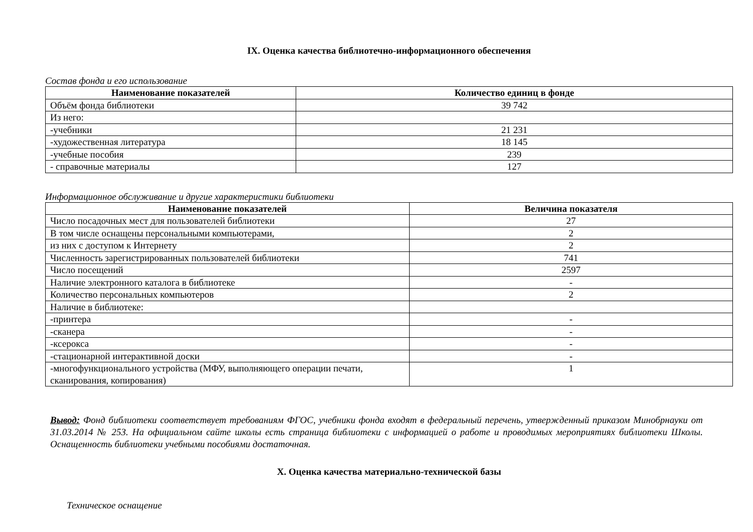IX. Оценка качества библиотечно-информационного обеспечения
Состав фонда и его использование
| Наименование показателей | Количество единиц в фонде |
| --- | --- |
| Объём фонда библиотеки | 39 742 |
| Из него: | |
| -учебники | 21 231 |
| -художественная литература | 18 145 |
| -учебные пособия | 239 |
| - справочные материалы | 127 |
Информационное обслуживание и другие характеристики библиотеки
| Наименование показателей | Величина показателя |
| --- | --- |
| Число посадочных мест для пользователей библиотеки | 27 |
| В том числе оснащены персональными компьютерами, | 2 |
| из них с доступом к Интернету | 2 |
| Численность зарегистрированных пользователей библиотеки | 741 |
| Число посещений | 2597 |
| Наличие электронного каталога в библиотеке | - |
| Количество персональных компьютеров | 2 |
| Наличие в библиотеке: | |
| -принтера | - |
| -сканера | - |
| -ксерокса | - |
| -стационарной интерактивной доски | - |
| -многофункционального устройства (МФУ, выполняющего операции печати, сканирования, копирования) | 1 |
Вывод: Фонд библиотеки соответствует требованиям ФГОС, учебники фонда входят в федеральный перечень, утвержденный приказом Минобрнауки от 31.03.2014 № 253. На официальном сайте школы есть страница библиотеки с информацией о работе и проводимых мероприятиях библиотеки Школы. Оснащенность библиотеки учебными пособиями достаточная.
X. Оценка качества материально-технической базы
Техническое оснащение